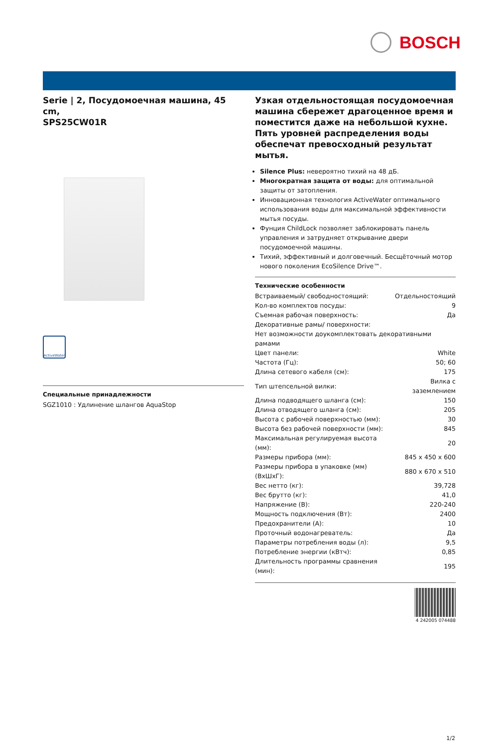BOSCH
Serie | 2, Посудомоечная машина, 45 cm,
SPS25CW01R
ActiveWater
Специальные принадлежности
SGZ1010 : Удлинение шлангов AquaStop
Узкая отдельностоящая посудомоечная машина сбережет драгоценное время и поместится даже на небольшой кухне. Пять уровней распределения воды обеспечат превосходный результат мытья.
Silence Plus: невероятно тихий на 48 дБ.
Многократная защита от воды: для оптимальной защиты от затопления.
Инновационная технология ActiveWater оптимального использования воды для максимальной эффективности мытья посуды.
Фунция ChildLock позволяет заблокировать панель управления и затрудняет открывание двери посудомоечной машины.
Тихий, эффективный и долговечный. Бесщёточный мотор нового поколения EcoSilence Drive™.
Технические особенности
| Встраиваемый/ свободностоящий: | Отдельностоящий |
| Кол-во комплектов посуды: | 9 |
| Съемная рабочая поверхность: | Да |
| Декоративные рамы/ поверхности: | |
| Нет возможности доукомплектовать декоративными рамами | |
| Цвет панели: | White |
| Частота (Гц): | 50; 60 |
| Длина сетевого кабеля (см): | 175 |
| Тип штепсельной вилки: | Вилка с заземлением |
| Длина подводящего шланга (см): | 150 |
| Длина отводящего шланга (см): | 205 |
| Высота с рабочей поверхностью (мм): | 30 |
| Высота без рабочей поверхности (мм): | 845 |
| Максимальная регулируемая высота (мм): | 20 |
| Размеры прибора (мм): | 845 x 450 x 600 |
| Размеры прибора в упаковке (мм) (ВхШхГ): | 880 x 670 x 510 |
| Вес нетто (кг): | 39,728 |
| Вес брутто (кг): | 41,0 |
| Напряжение (В): | 220-240 |
| Мощность подключения (Вт): | 2400 |
| Предохранители (А): | 10 |
| Проточный водонагреватель: | Да |
| Параметры потребления воды (л): | 9,5 |
| Потребление энергии (кВтч): | 0,85 |
| Длительность программы сравнения (мин): | 195 |
4 242005 074488
1/2